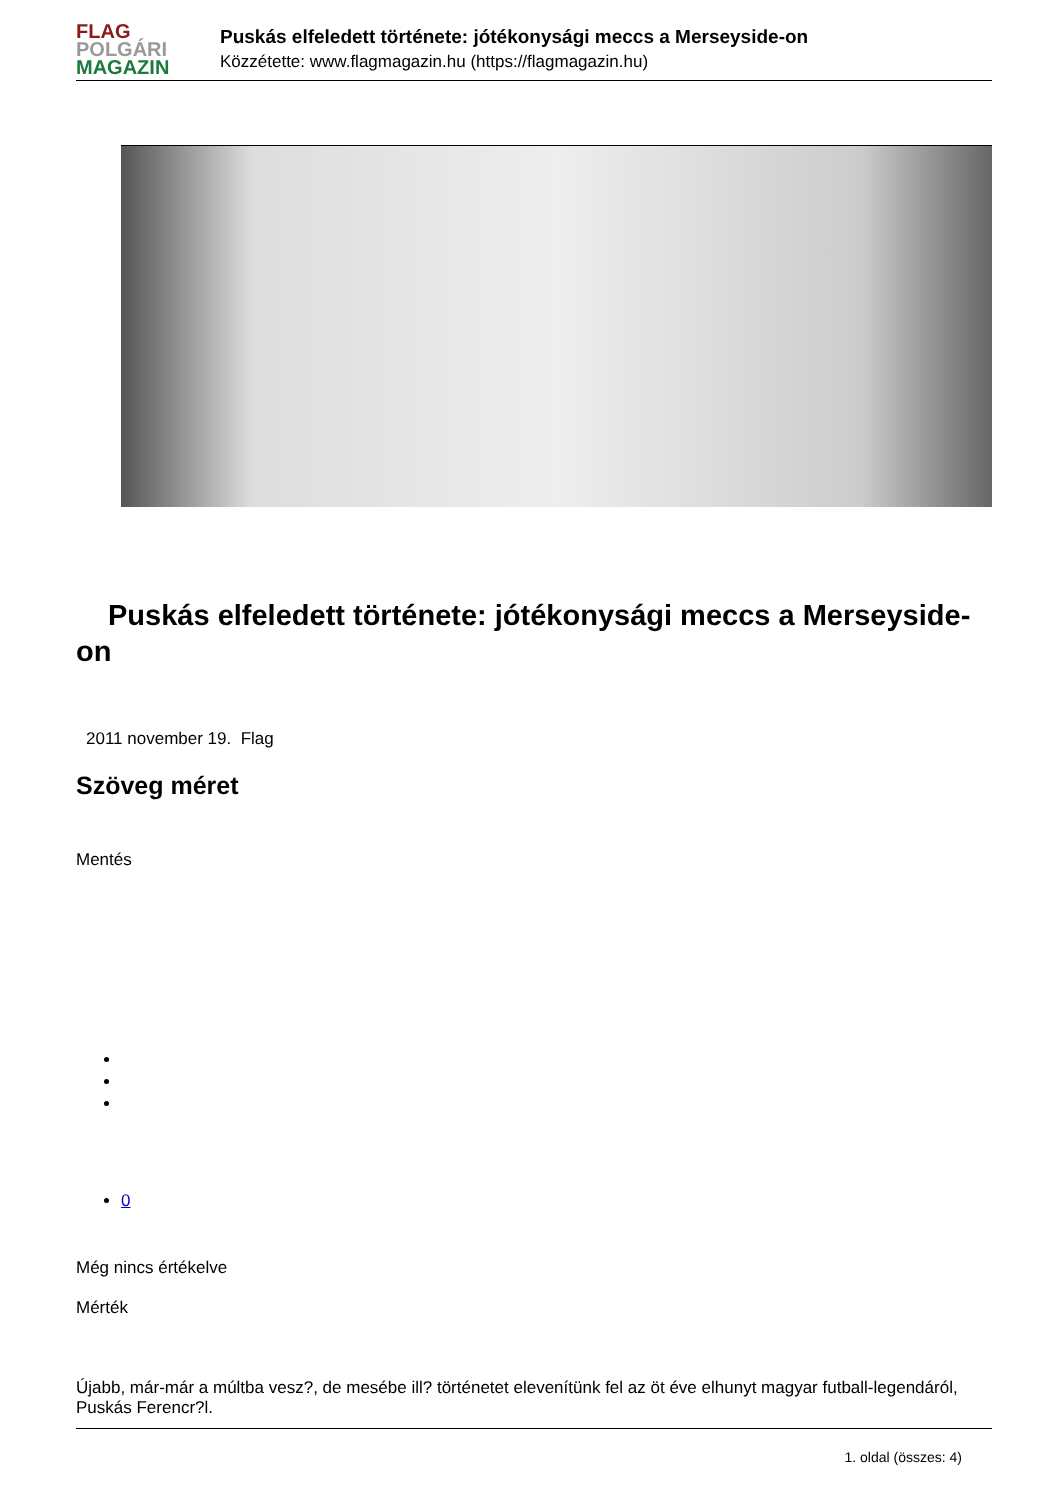FLAG
POLGÁRI
MAGAZIN
Puskás elfeledett története: jótékonysági meccs a Merseyside-on
Közzétette: www.flagmagazin.hu (https://flagmagazin.hu)
Puskás elfeledett története: jótékonysági meccs a Merseyside-on
2011 november 19. Flag
Szöveg méret
Mentés
0
Még nincs értékelve
Mérték
Újabb, már-már a múltba vesz?, de mesébe ill? történetet elevenítünk fel az öt éve elhunyt magyar futball-legendáról, Puskás Ferencr?l.
1. oldal (összes: 4)